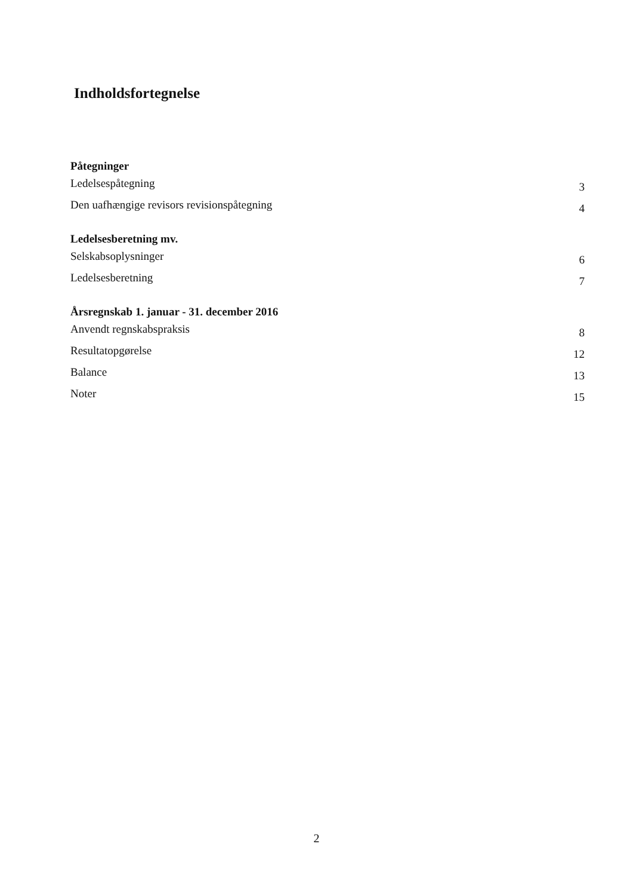Indholdsfortegnelse
Påtegninger
Ledelsespåtegning 3
Den uafhængige revisors revisionspåtegning 4
Ledelsesberetning mv.
Selskabsoplysninger 6
Ledelsesberetning 7
Årsregnskab 1. januar - 31. december 2016
Anvendt regnskabspraksis 8
Resultatopgørelse 12
Balance 13
Noter 15
2